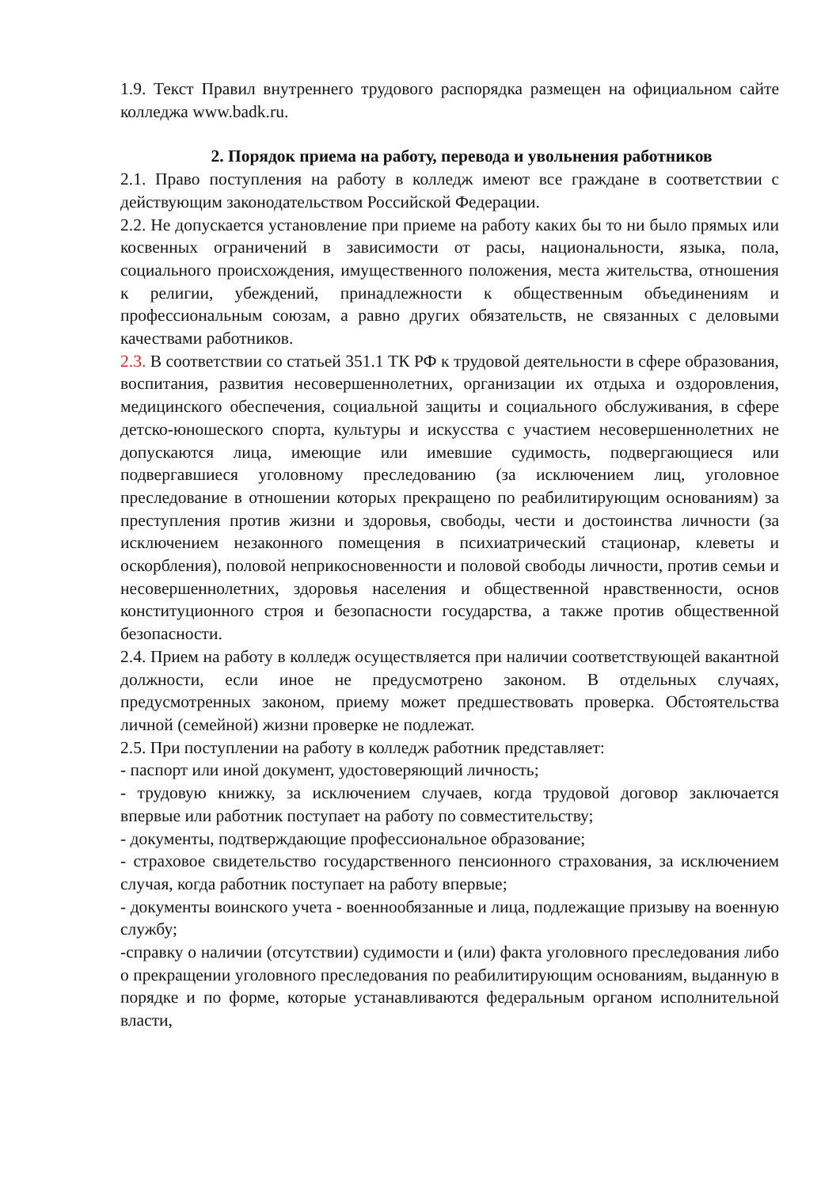1.9. Текст Правил внутреннего трудового распорядка размещен на официальном сайте колледжа www.badk.ru.
2. Порядок приема на работу, перевода и увольнения работников
2.1. Право поступления на работу в колледж имеют все граждане в соответствии с действующим законодательством Российской Федерации.
2.2. Не допускается установление при приеме на работу каких бы то ни было прямых или косвенных ограничений в зависимости от расы, национальности, языка, пола, социального происхождения, имущественного положения, места жительства, отношения к религии, убеждений, принадлежности к общественным объединениям и профессиональным союзам, а равно других обязательств, не связанных с деловыми качествами работников.
2.3. В соответствии со статьей 351.1 ТК РФ к трудовой деятельности в сфере образования, воспитания, развития несовершеннолетних, организации их отдыха и оздоровления, медицинского обеспечения, социальной защиты и социального обслуживания, в сфере детско-юношеского спорта, культуры и искусства с участием несовершеннолетних не допускаются лица, имеющие или имевшие судимость, подвергающиеся или подвергавшиеся уголовному преследованию (за исключением лиц, уголовное преследование в отношении которых прекращено по реабилитирующим основаниям) за преступления против жизни и здоровья, свободы, чести и достоинства личности (за исключением незаконного помещения в психиатрический стационар, клеветы и оскорбления), половой неприкосновенности и половой свободы личности, против семьи и несовершеннолетних, здоровья населения и общественной нравственности, основ конституционного строя и безопасности государства, а также против общественной безопасности.
2.4. Прием на работу в колледж осуществляется при наличии соответствующей вакантной должности, если иное не предусмотрено законом. В отдельных случаях, предусмотренных законом, приему может предшествовать проверка. Обстоятельства личной (семейной) жизни проверке не подлежат.
2.5. При поступлении на работу в колледж работник представляет:
- паспорт или иной документ, удостоверяющий личность;
- трудовую книжку, за исключением случаев, когда трудовой договор заключается впервые или работник поступает на работу по совместительству;
- документы, подтверждающие профессиональное образование;
- страховое свидетельство государственного пенсионного страхования, за исключением случая, когда работник поступает на работу впервые;
- документы воинского учета - военнообязанные и лица, подлежащие призыву на военную службу;
-справку о наличии (отсутствии) судимости и (или) факта уголовного преследования либо о прекращении уголовного преследования по реабилитирующим основаниям, выданную в порядке и по форме, которые устанавливаются федеральным органом исполнительной власти,